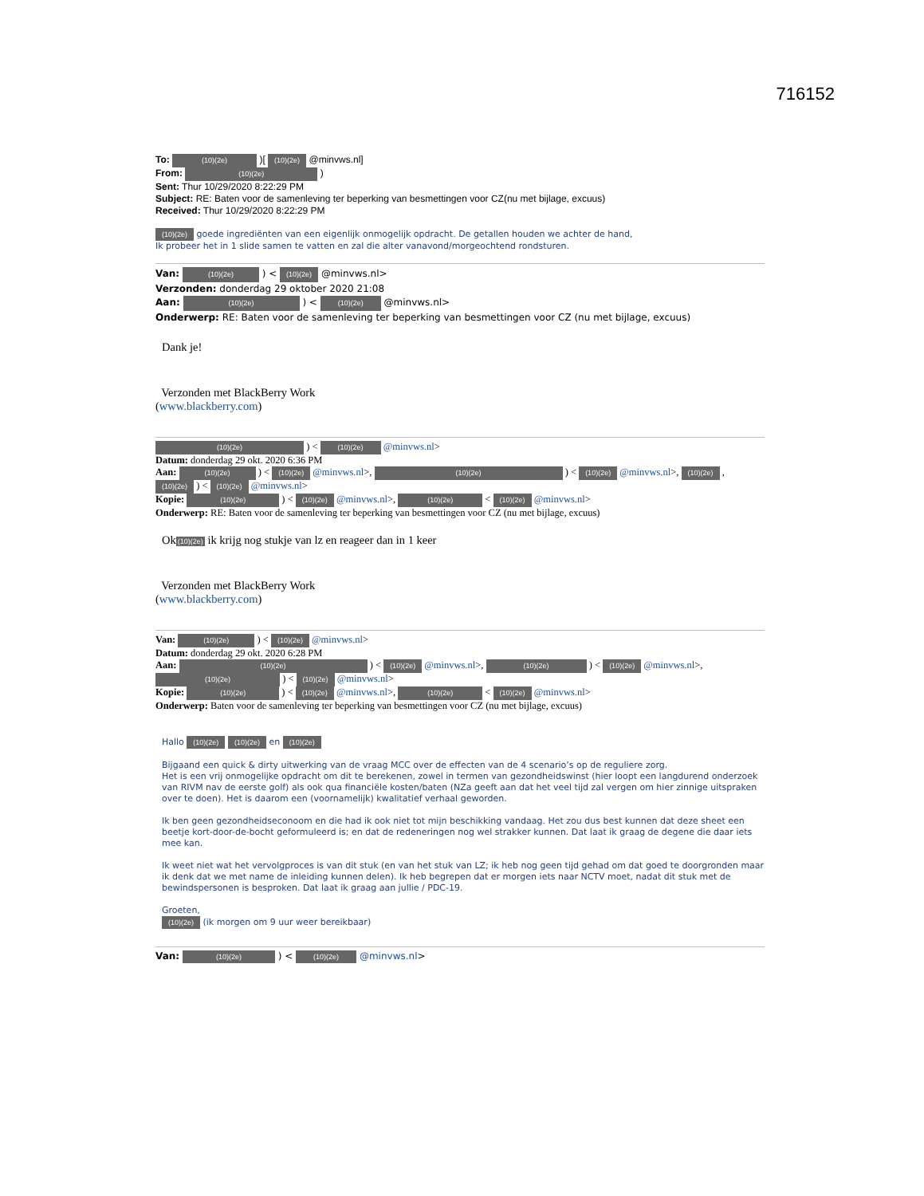716152
To: (10)(2e) )[ (10)(2e) @minvws.nl]
From: (10)(2e) )
Sent: Thur 10/29/2020 8:22:29 PM
Subject: RE: Baten voor de samenleving ter beperking van besmettingen voor CZ(nu met bijlage, excuus)
Received: Thur 10/29/2020 8:22:29 PM
(10)(2e) goede ingrediënten van een eigenlijk onmogelijk opdracht. De getallen houden we achter de hand,
Ik probeer het in 1 slide samen te vatten en zal die alter vanavond/morgeochtend rondsturen.
Van: (10)(2e) ) < (10)(2e) @minvws.nl>
Verzonden: donderdag 29 oktober 2020 21:08
Aan: (10)(2e) ) < (10)(2e) @minvws.nl>
Onderwerp: RE: Baten voor de samenleving ter beperking van besmettingen voor CZ (nu met bijlage, excuus)
Dank je!
Verzonden met BlackBerry Work
(www.blackberry.com)
(10)(2e) ) < (10)(2e) @minvws.nl>
Datum: donderdag 29 okt. 2020 6:36 PM
Aan: (10)(2e) ) < (10)(2e) @minvws.nl>, (10)(2e) ) < (10)(2e) @minvws.nl>, (10)(2e) , (10)(2e) ) < (10)(2e) @minvws.nl>
Kopie: (10)(2e) ) < (10)(2e) @minvws.nl>, (10)(2e) < (10)(2e) @minvws.nl>
Onderwerp: RE: Baten voor de samenleving ter beperking van besmettingen voor CZ (nu met bijlage, excuus)
Ok(10)(2e) ik krijg nog stukje van lz en reageer dan in 1 keer
Verzonden met BlackBerry Work
(www.blackberry.com)
Van: (10)(2e) ) < (10)(2e) @minvws.nl>
Datum: donderdag 29 okt. 2020 6:28 PM
Aan: (10)(2e) ) < (10)(2e) @minvws.nl>, (10)(2e) ) < (10)(2e) @minvws.nl>, (10)(2e) ) < (10)(2e) @minvws.nl>
Kopie: (10)(2e) ) < (10)(2e) @minvws.nl>, (10)(2e) < (10)(2e) @minvws.nl>
Onderwerp: Baten voor de samenleving ter beperking van besmettingen voor CZ (nu met bijlage, excuus)
Hallo (10)(2e) (10)(2e) en (10)(2e)
Bijgaand een quick & dirty uitwerking van de vraag MCC over de effecten van de 4 scenario’s op de reguliere zorg.
Het is een vrij onmogelijke opdracht om dit te berekenen, zowel in termen van gezondheidswinst (hier loopt een langdurend onderzoek van RIVM nav de eerste golf) als ook qua financiële kosten/baten (NZa geeft aan dat het veel tijd zal vergen om hier zinnige uitspraken over te doen). Het is daarom een (voornamelijk) kwalitatief verhaal geworden.
Ik ben geen gezondheidseconoom en die had ik ook niet tot mijn beschikking vandaag. Het zou dus best kunnen dat deze sheet een beetje kort-door-de-bocht geformuleerd is; en dat de redeneringen nog wel strakker kunnen. Dat laat ik graag de degene die daar iets mee kan.
Ik weet niet wat het vervolgproces is van dit stuk (en van het stuk van LZ; ik heb nog geen tijd gehad om dat goed te doorgronden maar ik denk dat we met name de inleiding kunnen delen). Ik heb begrepen dat er morgen iets naar NCTV moet, nadat dit stuk met de bewindspersonen is besproken. Dat laat ik graag aan jullie / PDC-19.
Groeten,
(10)(2e) (ik morgen om 9 uur weer bereikbaar)
Van: (10)(2e) ) < (10)(2e) @minvws.nl>